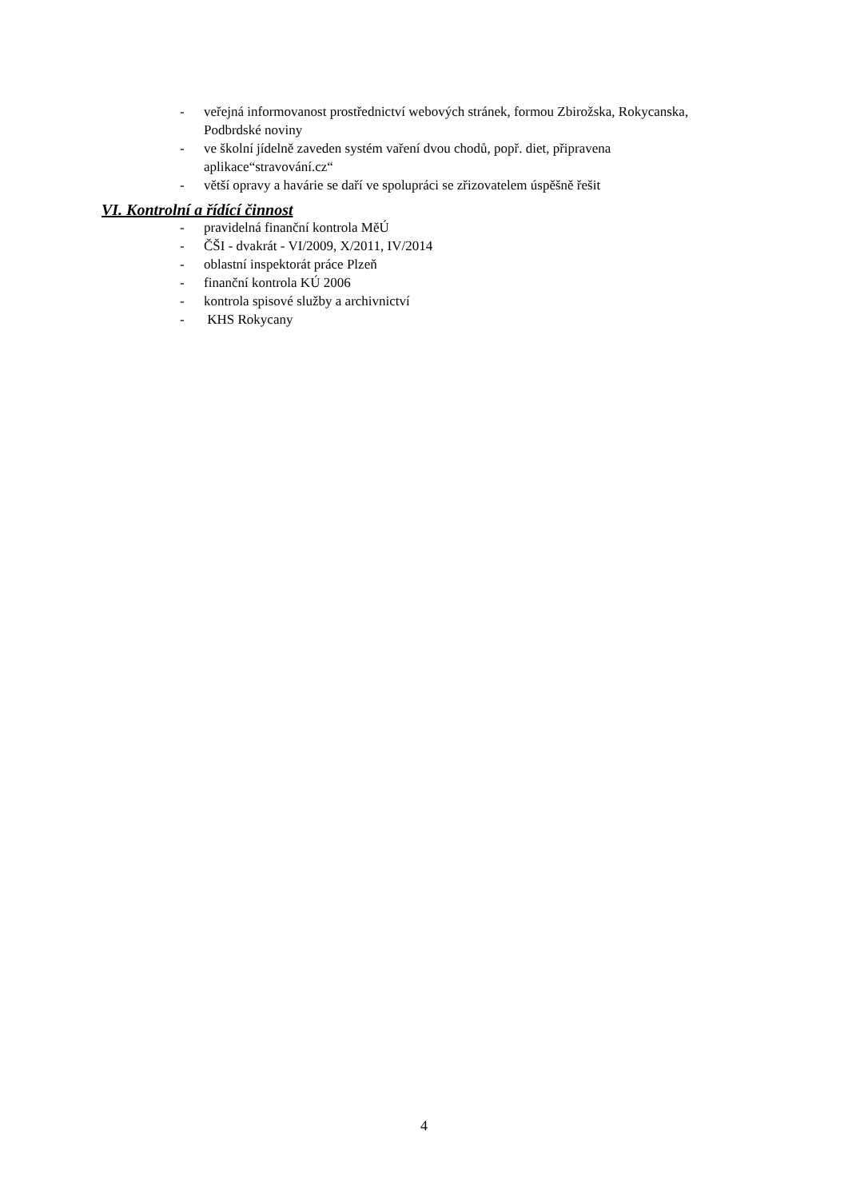- veřejná informovanost prostřednictví webových stránek, formou Zbirožska, Rokycanska, Podbrdské noviny
- ve školní jídelně zaveden systém vaření dvou chodů, popř. diet, připravena aplikace“stravování.cz“
- větší opravy a havárie se daří ve spolupráci se zřizovatelem úspěšně řešit
VI. Kontrolní a řídící činnost
- pravidelná finanční kontrola MěÚ
- ČŠI - dvakrát - VI/2009, X/2011, IV/2014
- oblastní inspektorát práce Plzeň
- finanční kontrola KÚ 2006
- kontrola spisové služby a archivnictví
- KHS Rokycany
4